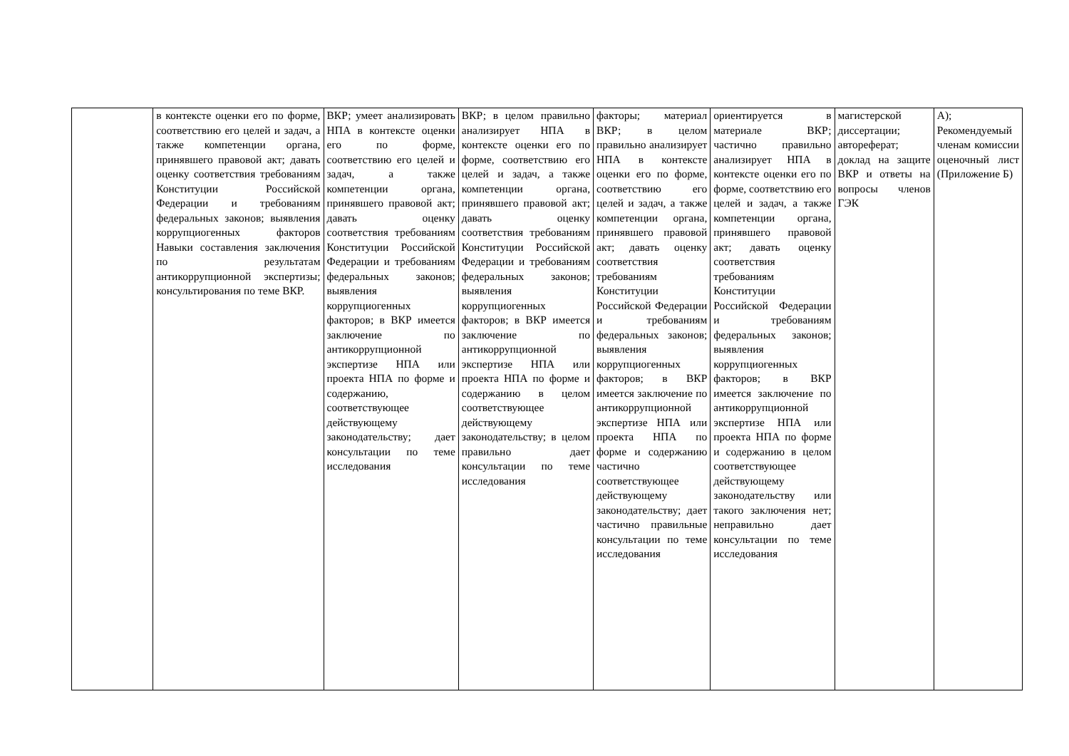| | в контексте оценки его по форме, соответствию его целей и задач, а также компетенции органа, принявшего правовой акт; давать оценку соответствия требованиям Конституции Российской Федерации и требованиям федеральных законов; выявления коррупциогенных факторов Навыки составления заключения по результатам антикоррупционной экспертизы; консультирования по теме ВКР. | ВКР; умеет анализировать НПА в контексте оценки его по форме, соответствию его целей и задач, а также компетенции органа, принявшего правовой акт; давать оценку соответствия требованиям Конституции Российской Федерации и требованиям федеральных законов; выявления коррупциогенных факторов; в ВКР имеется заключение по антикоррупционной экспертизе НПА или проекта НПА по форме и содержанию, соответствующее действующему законодательству; дает консультации по теме исследования | ВКР; в целом правильно анализирует НПА в контексте оценки его по форме, соответствию его целей и задач, а также компетенции органа, принявшего правовой акт; давать оценку соответствия требованиям Конституции Российской Федерации и требованиям федеральных законов; выявления коррупциогенных факторов; в ВКР имеется заключение по антикоррупционной экспертизе НПА или проекта НПА по форме и содержанию в целом соответствующее действующему законодательству; в целом правильно дает консультации по теме исследования | факторы; материал ВКР; в целом правильно анализирует НПА в контексте оценки его по форме, соответствию его целей и задач, а также компетенции органа, принявшего правовой акт; давать оценку соответствия требованиям Конституции Российской Федерации и требованиям федеральных законов; выявления коррупциогенных факторов; в ВКР имеется заключение по антикоррупционной экспертизе НПА или проекта НПА по форме и содержанию частично соответствующее действующему законодательству; дает частично правильные консультации по теме исследования | ориентируется в материале ВКР; частично правильно анализирует НПА в контексте оценки его по форме, соответствию его целей и задач, а также компетенции органа, принявшего правовой акт; давать оценку соответствия требованиям Конституции Российской Федерации и требованиям федеральных законов; выявления коррупциогенных факторов; в ВКР имеется заключение по антикоррупционной экспертизе НПА или проекта НПА по форме и содержанию в целом соответствующее действующему законодательству или такого заключения нет; неправильно дает консультации по теме исследования | магистерской диссертации; автореферат; доклад на защите ВКР и ответы на вопросы членов ГЭК | А); Рекомендуемый членам комиссии оценочный лист (Приложение Б) |